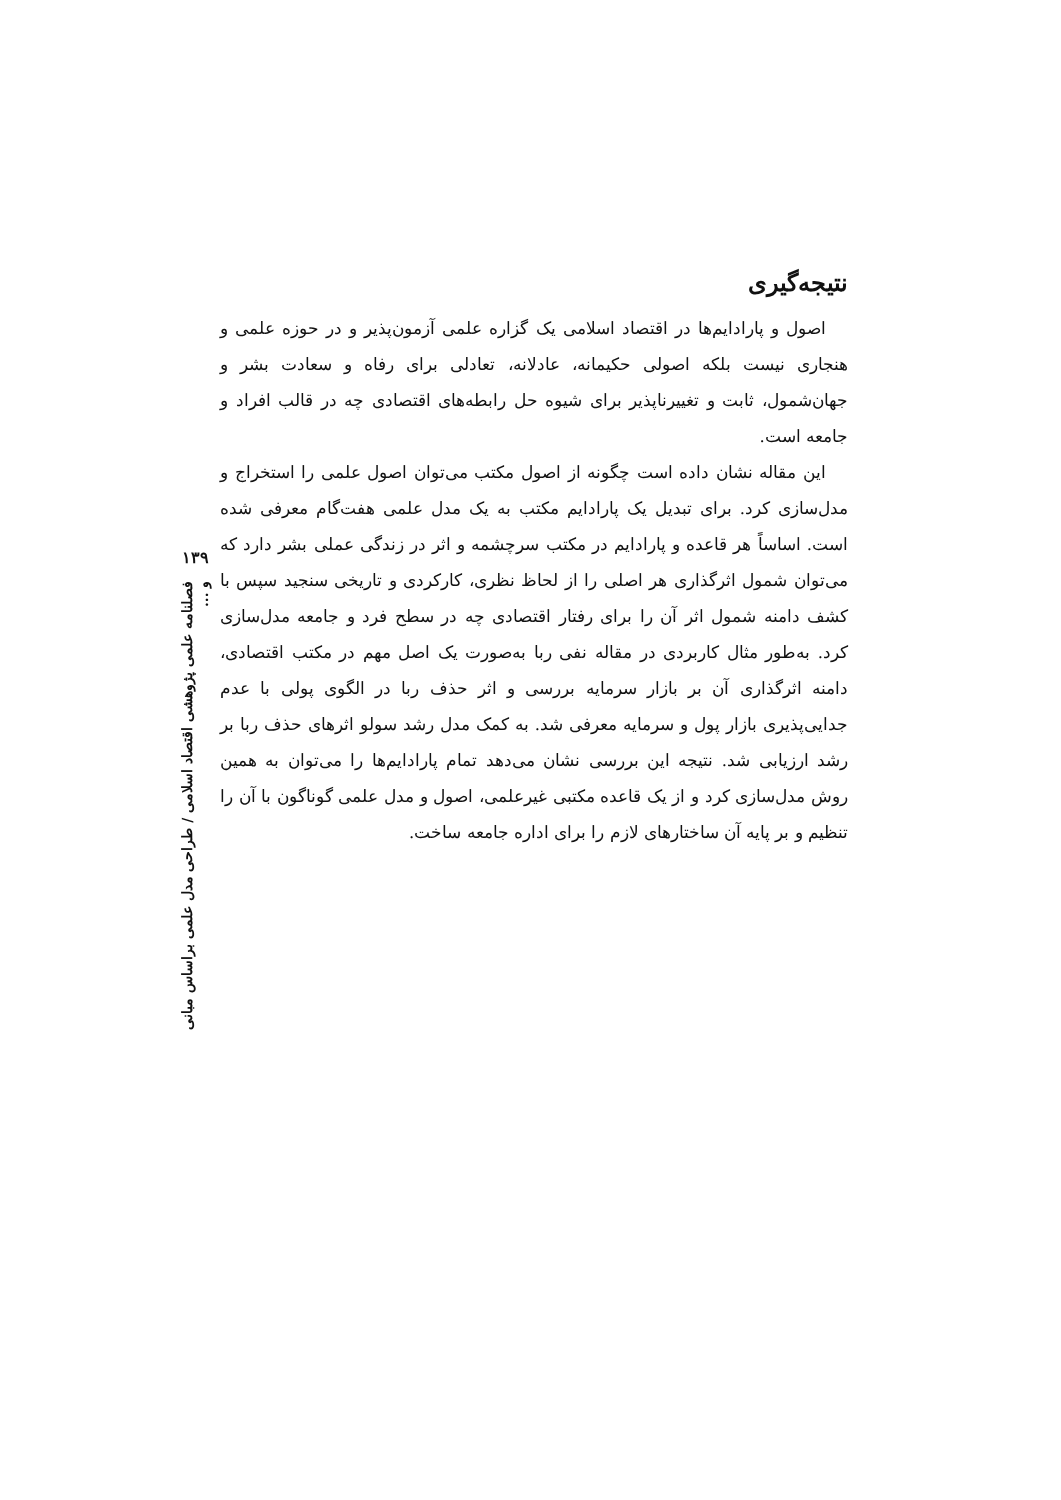نتیجه‌گیری
اصول و پارادایم‌ها در اقتصاد اسلامی یک گزاره علمی آزمون‌پذیر و در حوزه علمی و هنجاری نیست بلکه اصولی حکیمانه، عادلانه، تعادلی برای رفاه و سعادت بشر و جهان‌شمول، ثابت و تغییرناپذیر برای شیوه حل رابطه‌های اقتصادی چه در قالب افراد و جامعه است.
این مقاله نشان داده است چگونه از اصول مکتب می‌توان اصول علمی را استخراج و مدل‌سازی کرد. برای تبدیل یک پارادایم مکتب به یک مدل علمی هفت‌گام معرفی شده است. اساساً هر قاعده و پارادایم در مکتب سرچشمه و اثر در زندگی عملی بشر دارد که می‌توان شمول اثرگذاری هر اصلی را از لحاظ نظری، کارکردی و تاریخی سنجید سپس با کشف دامنه شمول اثر آن را برای رفتار اقتصادی چه در سطح فرد و جامعه مدل‌سازی کرد. به‌طور مثال کاربردی در مقاله نفی ربا به‌صورت یک اصل مهم در مکتب اقتصادی، دامنه اثرگذاری آن بر بازار سرمایه بررسی و اثر حذف ربا در الگوی پولی با عدم جدایی‌پذیری بازار پول و سرمایه معرفی شد. به کمک مدل رشد سولو اثرهای حذف ربا بر رشد ارزیابی شد. نتیجه این بررسی نشان می‌دهد تمام پارادایم‌ها را می‌توان به همین روش مدل‌سازی کرد و از یک قاعده مکتبی غیرعلمی، اصول و مدل علمی گوناگون با آن را تنظیم و بر پایه آن ساختارهای لازم را برای اداره جامعه ساخت.
۱۳۹
فصلنامه علمی پژوهشی اقتصاد اسلامی / طراحی مدل علمی براساس مبانی و ...